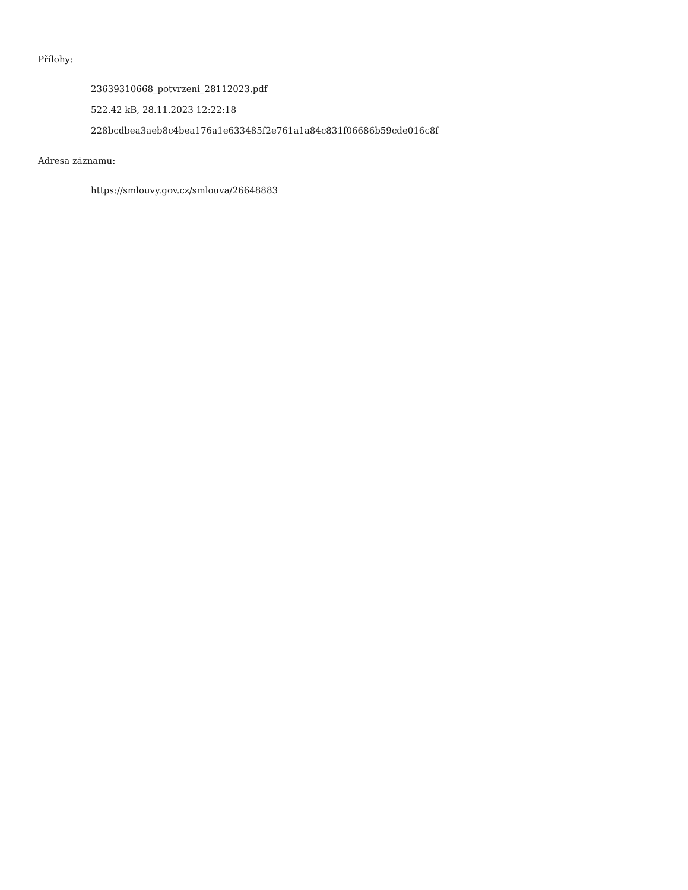Přílohy:
23639310668_potvrzeni_28112023.pdf
522.42 kB, 28.11.2023 12:22:18
228bcdbea3aeb8c4bea176a1e633485f2e761a1a84c831f06686b59cde016c8f
Adresa záznamu:
https://smlouvy.gov.cz/smlouva/26648883